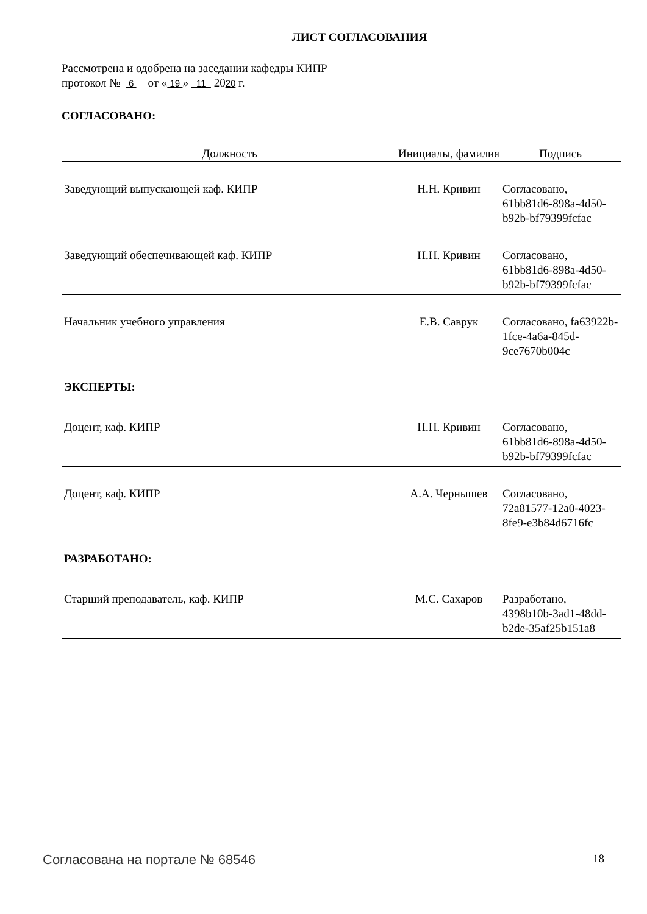ЛИСТ СОГЛАСОВАНИЯ
Рассмотрена и одобрена на заседании кафедры КИПР
протокол № 6 от « 19 » 11 2020 г.
СОГЛАСОВАНО:
| Должность | Инициалы, фамилия | Подпись |
| --- | --- | --- |
| Заведующий выпускающей каф. КИПР | Н.Н. Кривин | Согласовано, 61bb81d6-898a-4d50-b92b-bf79399fcfac |
| Заведующий обеспечивающей каф. КИПР | Н.Н. Кривин | Согласовано, 61bb81d6-898a-4d50-b92b-bf79399fcfac |
| Начальник учебного управления | Е.В. Саврук | Согласовано, fa63922b-1fce-4a6a-845d-9ce7670b004c |
| ЭКСПЕРТЫ: | | |
| Доцент, каф. КИПР | Н.Н. Кривин | Согласовано, 61bb81d6-898a-4d50-b92b-bf79399fcfac |
| Доцент, каф. КИПР | А.А. Чернышев | Согласовано, 72a81577-12a0-4023-8fe9-e3b84d6716fc |
| РАЗРАБОТАНО: | | |
| Старший преподаватель, каф. КИПР | М.С. Сахаров | Разработано, 4398b10b-3ad1-48dd-b2de-35af25b151a8 |
Согласована на портале № 68546 18